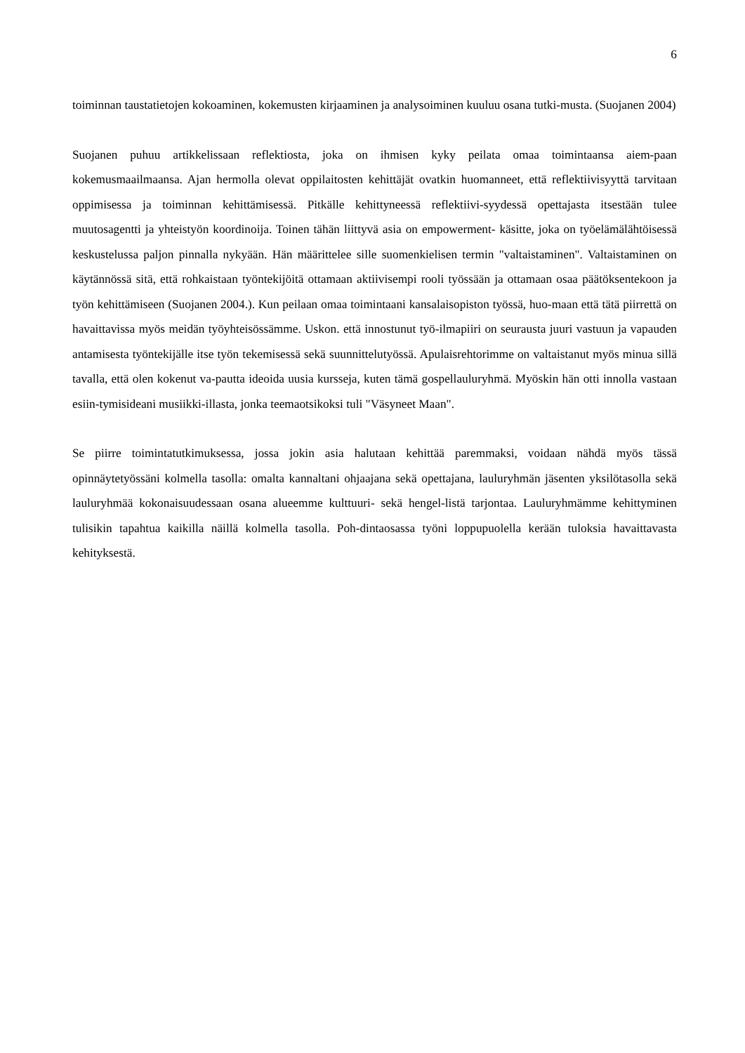6
toiminnan taustatietojen kokoaminen, kokemusten kirjaaminen ja analysoiminen kuuluu osana tutki-musta. (Suojanen 2004)
Suojanen puhuu artikkelissaan reflektiosta, joka on ihmisen kyky peilata omaa toimintaansa aiem-paan kokemusmaailmaansa. Ajan hermolla olevat oppilaitosten kehittäjät ovatkin huomanneet, että reflektiivisyyttä tarvitaan oppimisessa ja toiminnan kehittämisessä. Pitkälle kehittyneessä reflektiivi-syydessä opettajasta itsestään tulee muutosagentti ja yhteistyön koordinoija. Toinen tähän liittyvä asia on empowerment- käsitte, joka on työelämälähtöisessä keskustelussa paljon pinnalla nykyään. Hän määrittelee sille suomenkielisen termin "valtaistaminen". Valtaistaminen on käytännössä sitä, että rohkaistaan työntekijöitä ottamaan aktiivisempi rooli työssään ja ottamaan osaa päätöksentekoon ja työn kehittämiseen (Suojanen 2004.). Kun peilaan omaa toimintaani kansalaisopiston työssä, huo-maan että tätä piirrettä on havaittavissa myös meidän työyhteisössämme. Uskon. että innostunut työ-ilmapiiri on seurausta juuri vastuun ja vapauden antamisesta työntekijälle itse työn tekemisessä sekä suunnittelutyössä. Apulaisrehtorimme on valtaistanut myös minua sillä tavalla, että olen kokenut va-pautta ideoida uusia kursseja, kuten tämä gospellauluryhmä. Myöskin hän otti innolla vastaan esiin-tymisideani musiikki-illasta, jonka teemaotsikoksi tuli "Väsyneet Maan".
Se piirre toimintatutkimuksessa, jossa jokin asia halutaan kehittää paremmaksi, voidaan nähdä myös tässä opinnäytetyössäni kolmella tasolla: omalta kannaltani ohjaajana sekä opettajana, lauluryhmän jäsenten yksilötasolla sekä lauluryhmää kokonaisuudessaan osana alueemme kulttuuri- sekä hengel-listä tarjontaa. Lauluryhmämme kehittyminen tulisikin tapahtua kaikilla näillä kolmella tasolla. Poh-dintaosassa työni loppupuolella kerään tuloksia havaittavasta kehityksestä.